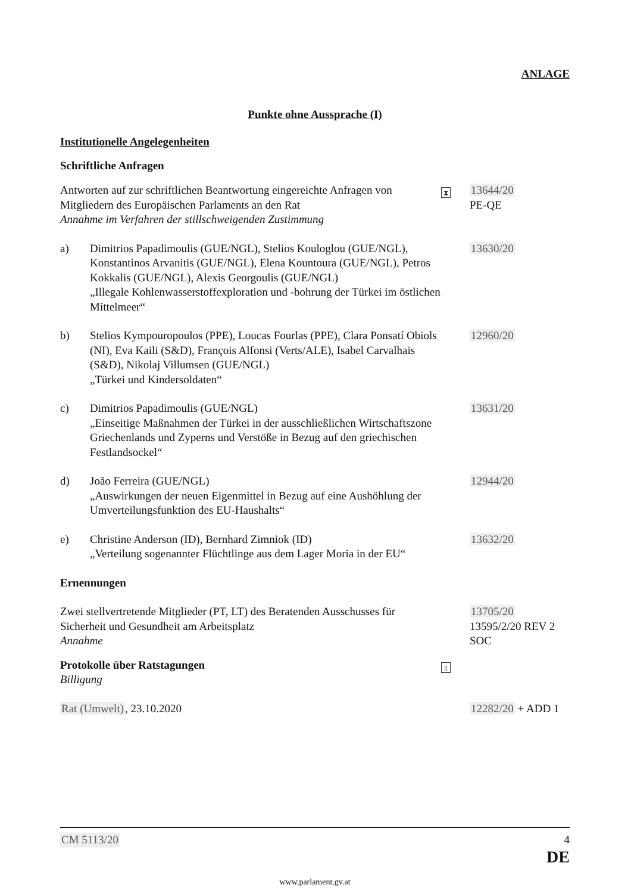ANLAGE
Punkte ohne Aussprache (I)
Institutionelle Angelegenheiten
Schriftliche Anfragen
Antworten auf zur schriftlichen Beantwortung eingereichte Anfragen von Mitgliedern des Europäischen Parlaments an den Rat
Annahme im Verfahren der stillschweigenden Zustimmung
⧗
13644/20
PE-QE
a) Dimitrios Papadimoulis (GUE/NGL), Stelios Kouloglou (GUE/NGL), Konstantinos Arvanitis (GUE/NGL), Elena Kountoura (GUE/NGL), Petros Kokkalis (GUE/NGL), Alexis Georgoulis (GUE/NGL)
„Illegale Kohlenwasserstoffexploration und -bohrung der Türkei im östlichen Mittelmeer“
13630/20
b) Stelios Kympouropoulos (PPE), Loucas Fourlas (PPE), Clara Ponsatí Obiols (NI), Eva Kaili (S&D), François Alfonsi (Verts/ALE), Isabel Carvalhais (S&D), Nikolaj Villumsen (GUE/NGL)
„Türkei und Kindersoldaten“
12960/20
c) Dimitrios Papadimoulis (GUE/NGL)
„Einseitige Maßnahmen der Türkei in der ausschließlichen Wirtschaftszone Griechenlands und Zyperns und Verstöße in Bezug auf den griechischen Festlandsockel“
13631/20
d) João Ferreira (GUE/NGL)
„Auswirkungen der neuen Eigenmittel in Bezug auf eine Aushöhlung der Umverteilungsfunktion des EU-Haushalts“
12944/20
e) Christine Anderson (ID), Bernhard Zimniok (ID)
„Verteilung sogenannter Flüchtlinge aus dem Lager Moria in der EU“
13632/20
Ernennungen
Zwei stellvertretende Mitglieder (PT, LT) des Beratenden Ausschusses für Sicherheit und Gesundheit am Arbeitsplatz
Annahme
13705/20
13595/2/20 REV 2
SOC
Protokolle über Ratstagungen
Billigung
▯
Rat (Umwelt), 23.10.2020 12282/20 + ADD 1
CM 5113/20 4
DE
www.parlament.gv.at